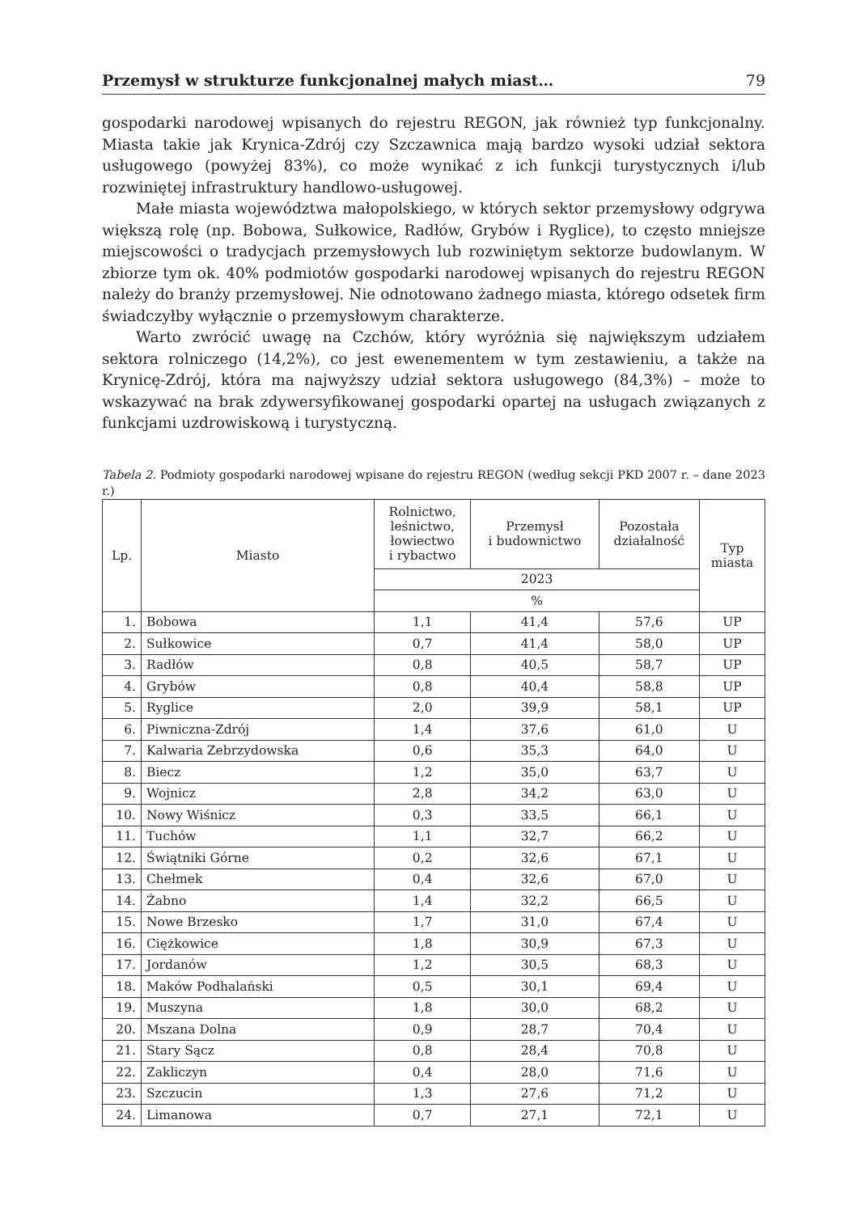Przemysł w strukturze funkcjonalnej małych miast… 79
gospodarki narodowej wpisanych do rejestru REGON, jak również typ funkcjonalny. Miasta takie jak Krynica-Zdrój czy Szczawnica mają bardzo wysoki udział sektora usługowego (powyżej 83%), co może wynikać z ich funkcji turystycznych i/lub rozwiniętej infrastruktury handlowo-usługowej.
Małe miasta województwa małopolskiego, w których sektor przemysłowy odgrywa większą rolę (np. Bobowa, Sułkowice, Radłów, Grybów i Ryglice), to często mniejsze miejscowości o tradycjach przemysłowych lub rozwiniętym sektorze budowlanym. W zbiorze tym ok. 40% podmiotów gospodarki narodowej wpisanych do rejestru REGON należy do branży przemysłowej. Nie odnotowano żadnego miasta, którego odsetek firm świadczyłby wyłącznie o przemysłowym charakterze.
Warto zwrócić uwagę na Czchów, który wyróżnia się największym udziałem sektora rolniczego (14,2%), co jest ewenementem w tym zestawieniu, a także na Krynicę-Zdrój, która ma najwyższy udział sektora usługowego (84,3%) – może to wskazywać na brak zdywersyfikowanej gospodarki opartej na usługach związanych z funkcjami uzdrowiskową i turystyczną.
Tabela 2. Podmioty gospodarki narodowej wpisane do rejestru REGON (według sekcji PKD 2007 r. – dane 2023 r.)
| Lp. | Miasto | Rolnictwo, leśnictwo, łowiectwo i rybactwo | Przemysł i budownictwo | Pozostała działalność | Typ miasta |
| --- | --- | --- | --- | --- | --- |
| | | 2023 | | | |
| | | % | | | |
| 1. | Bobowa | 1,1 | 41,4 | 57,6 | UP |
| 2. | Sułkowice | 0,7 | 41,4 | 58,0 | UP |
| 3. | Radłów | 0,8 | 40,5 | 58,7 | UP |
| 4. | Grybów | 0,8 | 40,4 | 58,8 | UP |
| 5. | Ryglice | 2,0 | 39,9 | 58,1 | UP |
| 6. | Piwniczna-Zdrój | 1,4 | 37,6 | 61,0 | U |
| 7. | Kalwaria Zebrzydowska | 0,6 | 35,3 | 64,0 | U |
| 8. | Biecz | 1,2 | 35,0 | 63,7 | U |
| 9. | Wojnicz | 2,8 | 34,2 | 63,0 | U |
| 10. | Nowy Wiśnicz | 0,3 | 33,5 | 66,1 | U |
| 11. | Tuchów | 1,1 | 32,7 | 66,2 | U |
| 12. | Świątniki Górne | 0,2 | 32,6 | 67,1 | U |
| 13. | Chełmek | 0,4 | 32,6 | 67,0 | U |
| 14. | Żabno | 1,4 | 32,2 | 66,5 | U |
| 15. | Nowe Brzesko | 1,7 | 31,0 | 67,4 | U |
| 16. | Ciężkowice | 1,8 | 30,9 | 67,3 | U |
| 17. | Jordanów | 1,2 | 30,5 | 68,3 | U |
| 18. | Maków Podhalański | 0,5 | 30,1 | 69,4 | U |
| 19. | Muszyna | 1,8 | 30,0 | 68,2 | U |
| 20. | Mszana Dolna | 0,9 | 28,7 | 70,4 | U |
| 21. | Stary Sącz | 0,8 | 28,4 | 70,8 | U |
| 22. | Zakliczyn | 0,4 | 28,0 | 71,6 | U |
| 23. | Szczucin | 1,3 | 27,6 | 71,2 | U |
| 24. | Limanowa | 0,7 | 27,1 | 72,1 | U |